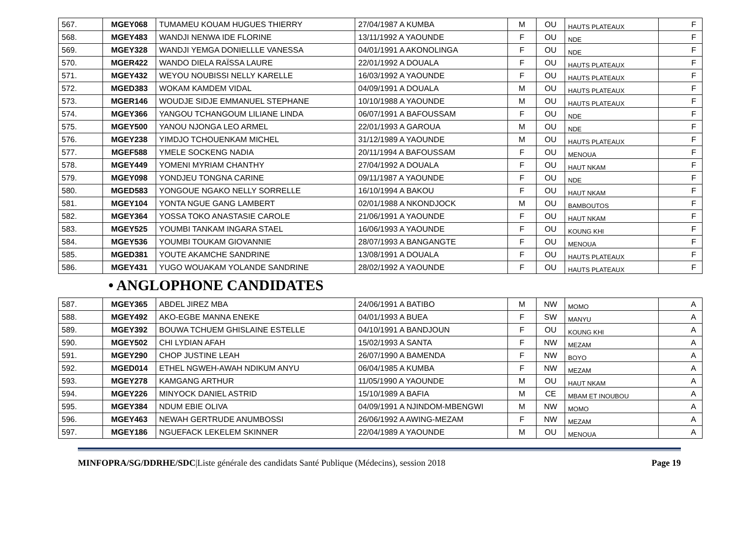| 567. | MGEY068 | TUMAMEU KOUAM HUGUES THIERRY | 27/04/1987 A KUMBA | M | OU | HAUTS PLATEAUX | F |
| 568. | MGEY483 | WANDJI NENWA IDE FLORINE | 13/11/1992 A YAOUNDE | F | OU | NDE | F |
| 569. | MGEY328 | WANDJI YEMGA DONIELLLE VANESSA | 04/01/1991 A AKONOLINGA | F | OU | NDE | F |
| 570. | MGER422 | WANDO DIELA RAÏSSA LAURE | 22/01/1992 A DOUALA | F | OU | HAUTS PLATEAUX | F |
| 571. | MGEY432 | WEYOU NOUBISSI NELLY KARELLE | 16/03/1992 A YAOUNDE | F | OU | HAUTS PLATEAUX | F |
| 572. | MGED383 | WOKAM KAMDEM VIDAL | 04/09/1991 A DOUALA | M | OU | HAUTS PLATEAUX | F |
| 573. | MGER146 | WOUDJE SIDJE EMMANUEL STEPHANE | 10/10/1988 A YAOUNDE | M | OU | HAUTS PLATEAUX | F |
| 574. | MGEY366 | YANGOU TCHANGOUM LILIANE LINDA | 06/07/1991 A BAFOUSSAM | F | OU | NDE | F |
| 575. | MGEY500 | YANOU NJONGA LEO ARMEL | 22/01/1993 A GAROUA | M | OU | NDE | F |
| 576. | MGEY238 | YIMDJO TCHOUENKAM MICHEL | 31/12/1989 A YAOUNDE | M | OU | HAUTS PLATEAUX | F |
| 577. | MGEF588 | YMELE SOCKENG NADIA | 20/11/1994 A BAFOUSSAM | F | OU | MENOUA | F |
| 578. | MGEY449 | YOMENI MYRIAM CHANTHY | 27/04/1992 A DOUALA | F | OU | HAUT NKAM | F |
| 579. | MGEY098 | YONDJEU TONGNA CARINE | 09/11/1987 A YAOUNDE | F | OU | NDE | F |
| 580. | MGED583 | YONGOUE NGAKO NELLY SORRELLE | 16/10/1994 A BAKOU | F | OU | HAUT NKAM | F |
| 581. | MGEY104 | YONTA NGUE GANG LAMBERT | 02/01/1988 A NKONDJOCK | M | OU | BAMBOUTOS | F |
| 582. | MGEY364 | YOSSA TOKO ANASTASIE CAROLE | 21/06/1991 A YAOUNDE | F | OU | HAUT NKAM | F |
| 583. | MGEY525 | YOUMBI TANKAM INGARA STAEL | 16/06/1993 A YAOUNDE | F | OU | KOUNG KHI | F |
| 584. | MGEY536 | YOUMBI TOUKAM GIOVANNIE | 28/07/1993 A BANGANGTE | F | OU | MENOUA | F |
| 585. | MGED381 | YOUTE AKAMCHE SANDRINE | 13/08/1991 A DOUALA | F | OU | HAUTS PLATEAUX | F |
| 586. | MGEY431 | YUGO WOUAKAM YOLANDE SANDRINE | 28/02/1992 A YAOUNDE | F | OU | HAUTS PLATEAUX | F |
• ANGLOPHONE CANDIDATES
| 587. | MGEY365 | ABDEL JIREZ MBA | 24/06/1991 A BATIBO | M | NW | MOMO | A |
| 588. | MGEY492 | AKO-EGBE MANNA ENEKE | 04/01/1993 A BUEA | F | SW | MANYU | A |
| 589. | MGEY392 | BOUWA TCHUEM GHISLAINE ESTELLE | 04/10/1991 A BANDJOUN | F | OU | KOUNG KHI | A |
| 590. | MGEY502 | CHI LYDIAN AFAH | 15/02/1993 A SANTA | F | NW | MEZAM | A |
| 591. | MGEY290 | CHOP JUSTINE LEAH | 26/07/1990 A BAMENDA | F | NW | BOYO | A |
| 592. | MGED014 | ETHEL NGWEH-AWAH NDIKUM ANYU | 06/04/1985 A KUMBA | F | NW | MEZAM | A |
| 593. | MGEY278 | KAMGANG ARTHUR | 11/05/1990 A YAOUNDE | M | OU | HAUT NKAM | A |
| 594. | MGEY226 | MINYOCK DANIEL ASTRID | 15/10/1989 A BAFIA | M | CE | MBAM ET INOUBOU | A |
| 595. | MGEY384 | NDUM EBIE OLIVA | 04/09/1991 A NJINDOM-MBENGWI | M | NW | MOMO | A |
| 596. | MGEY463 | NEWAH GERTRUDE ANUMBOSSI | 26/06/1992 A AWING-MEZAM | F | NW | MEZAM | A |
| 597. | MGEY186 | NGUEFACK LEKELEM SKINNER | 22/04/1989 A YAOUNDE | M | OU | MENOUA | A |
MINFOPRA/SG/DDRHE/SDC|Liste générale des candidats Santé Publique (Médecins), session 2018 Page 19